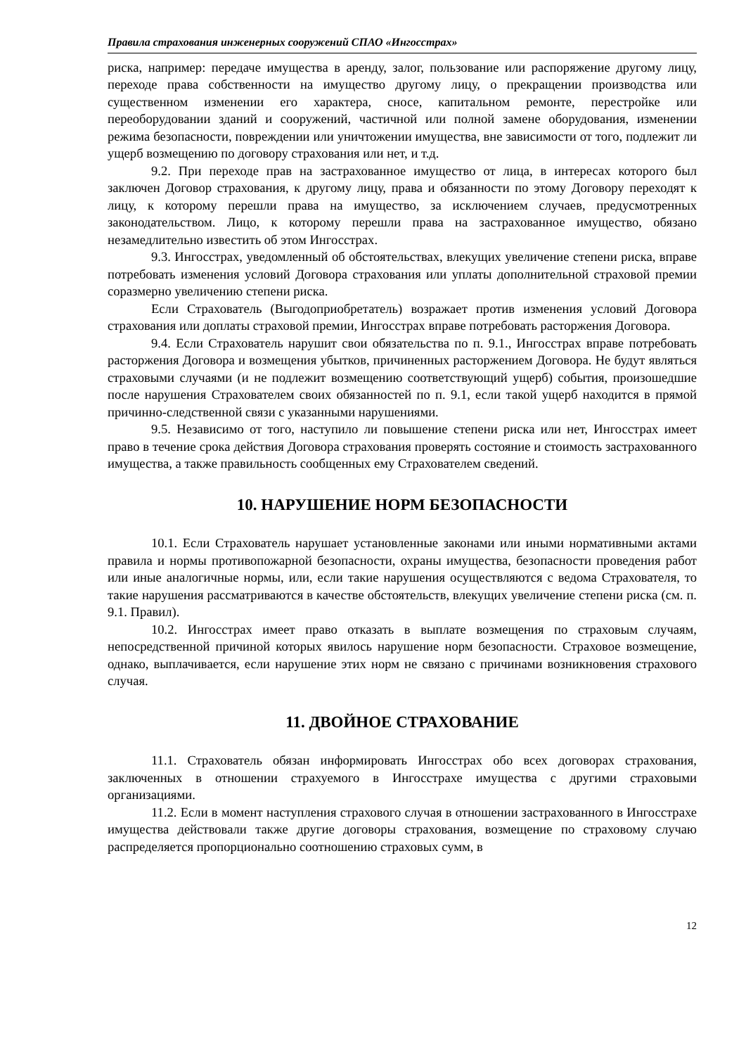Правила страхования инженерных сооружений СПАО «Ингосстрах»
риска, например: передаче имущества в аренду, залог, пользование или распоряжение другому лицу, переходе права собственности на имущество другому лицу, о прекращении производства или существенном изменении его характера, сносе, капитальном ремонте, перестройке или переоборудовании зданий и сооружений, частичной или полной замене оборудования, изменении режима безопасности, повреждении или уничтожении имущества, вне зависимости от того, подлежит ли ущерб возмещению по договору страхования или нет, и т.д.
9.2. При переходе прав на застрахованное имущество от лица, в интересах которого был заключен Договор страхования, к другому лицу, права и обязанности по этому Договору переходят к лицу, к которому перешли права на имущество, за исключением случаев, предусмотренных законодательством. Лицо, к которому перешли права на застрахованное имущество, обязано незамедлительно известить об этом Ингосстрах.
9.3. Ингосстрах, уведомленный об обстоятельствах, влекущих увеличение степени риска, вправе потребовать изменения условий Договора страхования или уплаты дополнительной страховой премии соразмерно увеличению степени риска.
Если Страхователь (Выгодоприобретатель) возражает против изменения условий Договора страхования или доплаты страховой премии, Ингосстрах вправе потребовать расторжения Договора.
9.4. Если Страхователь нарушит свои обязательства по п. 9.1., Ингосстрах вправе потребовать расторжения Договора и возмещения убытков, причиненных расторжением Договора. Не будут являться страховыми случаями (и не подлежит возмещению соответствующий ущерб) события, произошедшие после нарушения Страхователем своих обязанностей по п. 9.1, если такой ущерб находится в прямой причинно-следственной связи с указанными нарушениями.
9.5. Независимо от того, наступило ли повышение степени риска или нет, Ингосстрах имеет право в течение срока действия Договора страхования проверять состояние и стоимость застрахованного имущества, а также правильность сообщенных ему Страхователем сведений.
10. НАРУШЕНИЕ НОРМ БЕЗОПАСНОСТИ
10.1. Если Страхователь нарушает установленные законами или иными нормативными актами правила и нормы противопожарной безопасности, охраны имущества, безопасности проведения работ или иные аналогичные нормы, или, если такие нарушения осуществляются с ведома Страхователя, то такие нарушения рассматриваются в качестве обстоятельств, влекущих увеличение степени риска (см. п. 9.1. Правил).
10.2. Ингосстрах имеет право отказать в выплате возмещения по страховым случаям, непосредственной причиной которых явилось нарушение норм безопасности. Страховое возмещение, однако, выплачивается, если нарушение этих норм не связано с причинами возникновения страхового случая.
11. ДВОЙНОЕ СТРАХОВАНИЕ
11.1. Страхователь обязан информировать Ингосстрах обо всех договорах страхования, заключенных в отношении страхуемого в Ингосстрахе имущества с другими страховыми организациями.
11.2. Если в момент наступления страхового случая в отношении застрахованного в Ингосстрахе имущества действовали также другие договоры страхования, возмещение по страховому случаю распределяется пропорционально соотношению страховых сумм, в
12